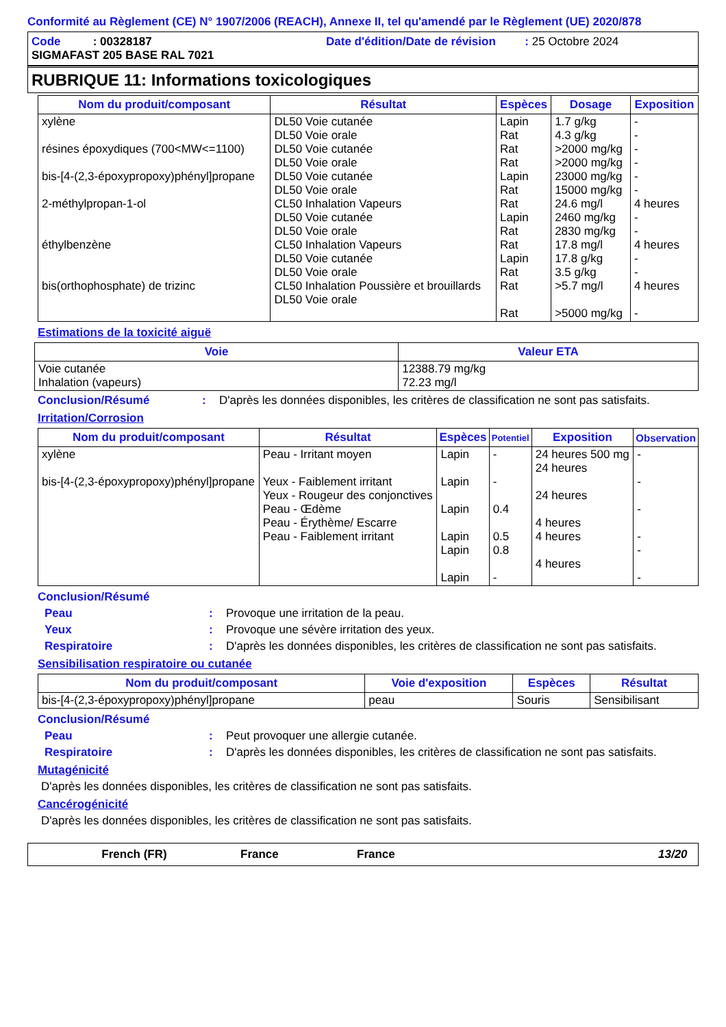Conformité au Règlement (CE) N° 1907/2006 (REACH), Annexe II, tel qu'amendé par le Règlement (UE) 2020/878
Code : 00328187 Date d'édition/Date de révision : 25 Octobre 2024
SIGMAFAST 205 BASE RAL 7021
RUBRIQUE 11: Informations toxicologiques
| Nom du produit/composant | Résultat | Espèces | Dosage | Exposition |
| --- | --- | --- | --- | --- |
| xylène résines époxydiques (700<MW<=1100) bis-[4-(2,3-époxypropoxy)phényl]propane 2-méthylpropan-1-ol éthylbenzène bis(orthophosphate) de trizinc | DL50 Voie cutanée DL50 Voie orale DL50 Voie cutanée DL50 Voie orale DL50 Voie cutanée DL50 Voie orale CL50 Inhalation Vapeurs DL50 Voie cutanée DL50 Voie orale CL50 Inhalation Vapeurs DL50 Voie cutanée DL50 Voie orale CL50 Inhalation Poussière et brouillards DL50 Voie orale | Lapin Rat Rat Rat Lapin Rat Rat Lapin Rat Rat Lapin Rat Rat Rat | 1.7 g/kg 4.3 g/kg >2000 mg/kg >2000 mg/kg 23000 mg/kg 15000 mg/kg 24.6 mg/l 2460 mg/kg 2830 mg/kg 17.8 mg/l 17.8 g/kg 3.5 g/kg >5.7 mg/l >5000 mg/kg | - - - - - - 4 heures - - 4 heures - - 4 heures - |
Estimations de la toxicité aiguë
| Voie | Valeur ETA |
| --- | --- |
| Voie cutanée Inhalation (vapeurs) | 12388.79 mg/kg 72.23 mg/l |
Conclusion/Résumé : D'après les données disponibles, les critères de classification ne sont pas satisfaits.
Irritation/Corrosion
| Nom du produit/composant | Résultat | Espèces | Potentiel | Exposition | Observation |
| --- | --- | --- | --- | --- | --- |
| xylène bis-[4-(2,3-époxypropoxy)phényl]propane | Peau - Irritant moyen Yeux - Faiblement irritant Yeux - Rougeur des conjonctives Peau - Œdème Peau - Érythème/ Escarre Peau - Faiblement irritant | Lapin Lapin Lapin Lapin Lapin Lapin | - - 0.4 0.5 0.8 - | 24 heures 500 mg 24 heures 24 heures 4 heures 4 heures 4 heures | - - - - - - |
Conclusion/Résumé
Peau : Provoque une irritation de la peau.
Yeux : Provoque une sévère irritation des yeux.
Respiratoire : D'après les données disponibles, les critères de classification ne sont pas satisfaits.
Sensibilisation respiratoire ou cutanée
| Nom du produit/composant | Voie d'exposition | Espèces | Résultat |
| --- | --- | --- | --- |
| bis-[4-(2,3-époxypropoxy)phényl]propane | peau | Souris | Sensibilisant |
Conclusion/Résumé
Peau : Peut provoquer une allergie cutanée.
Respiratoire : D'après les données disponibles, les critères de classification ne sont pas satisfaits.
Mutagénicité
D'après les données disponibles, les critères de classification ne sont pas satisfaits.
Cancérogénicité
D'après les données disponibles, les critères de classification ne sont pas satisfaits.
French (FR) France France 13/20